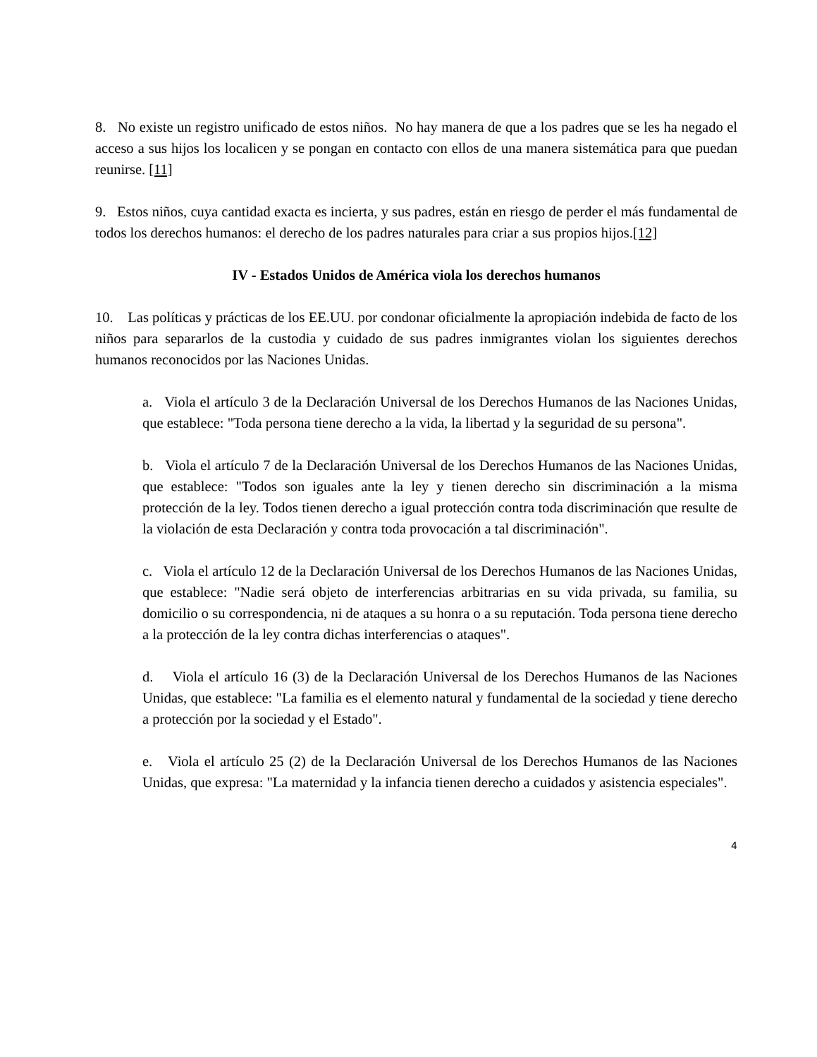8. No existe un registro unificado de estos niños. No hay manera de que a los padres que se les ha negado el acceso a sus hijos los localicen y se pongan en contacto con ellos de una manera sistemática para que puedan reunirse. [11]
9. Estos niños, cuya cantidad exacta es incierta, y sus padres, están en riesgo de perder el más fundamental de todos los derechos humanos: el derecho de los padres naturales para criar a sus propios hijos.[12]
IV - Estados Unidos de América viola los derechos humanos
10. Las políticas y prácticas de los EE.UU. por condonar oficialmente la apropiación indebida de facto de los niños para separarlos de la custodia y cuidado de sus padres inmigrantes violan los siguientes derechos humanos reconocidos por las Naciones Unidas.
a. Viola el artículo 3 de la Declaración Universal de los Derechos Humanos de las Naciones Unidas, que establece: "Toda persona tiene derecho a la vida, la libertad y la seguridad de su persona".
b. Viola el artículo 7 de la Declaración Universal de los Derechos Humanos de las Naciones Unidas, que establece: "Todos son iguales ante la ley y tienen derecho sin discriminación a la misma protección de la ley. Todos tienen derecho a igual protección contra toda discriminación que resulte de la violación de esta Declaración y contra toda provocación a tal discriminación".
c. Viola el artículo 12 de la Declaración Universal de los Derechos Humanos de las Naciones Unidas, que establece: "Nadie será objeto de interferencias arbitrarias en su vida privada, su familia, su domicilio o su correspondencia, ni de ataques a su honra o a su reputación. Toda persona tiene derecho a la protección de la ley contra dichas interferencias o ataques".
d. Viola el artículo 16 (3) de la Declaración Universal de los Derechos Humanos de las Naciones Unidas, que establece: "La familia es el elemento natural y fundamental de la sociedad y tiene derecho a protección por la sociedad y el Estado".
e. Viola el artículo 25 (2) de la Declaración Universal de los Derechos Humanos de las Naciones Unidas, que expresa: "La maternidad y la infancia tienen derecho a cuidados y asistencia especiales".
4